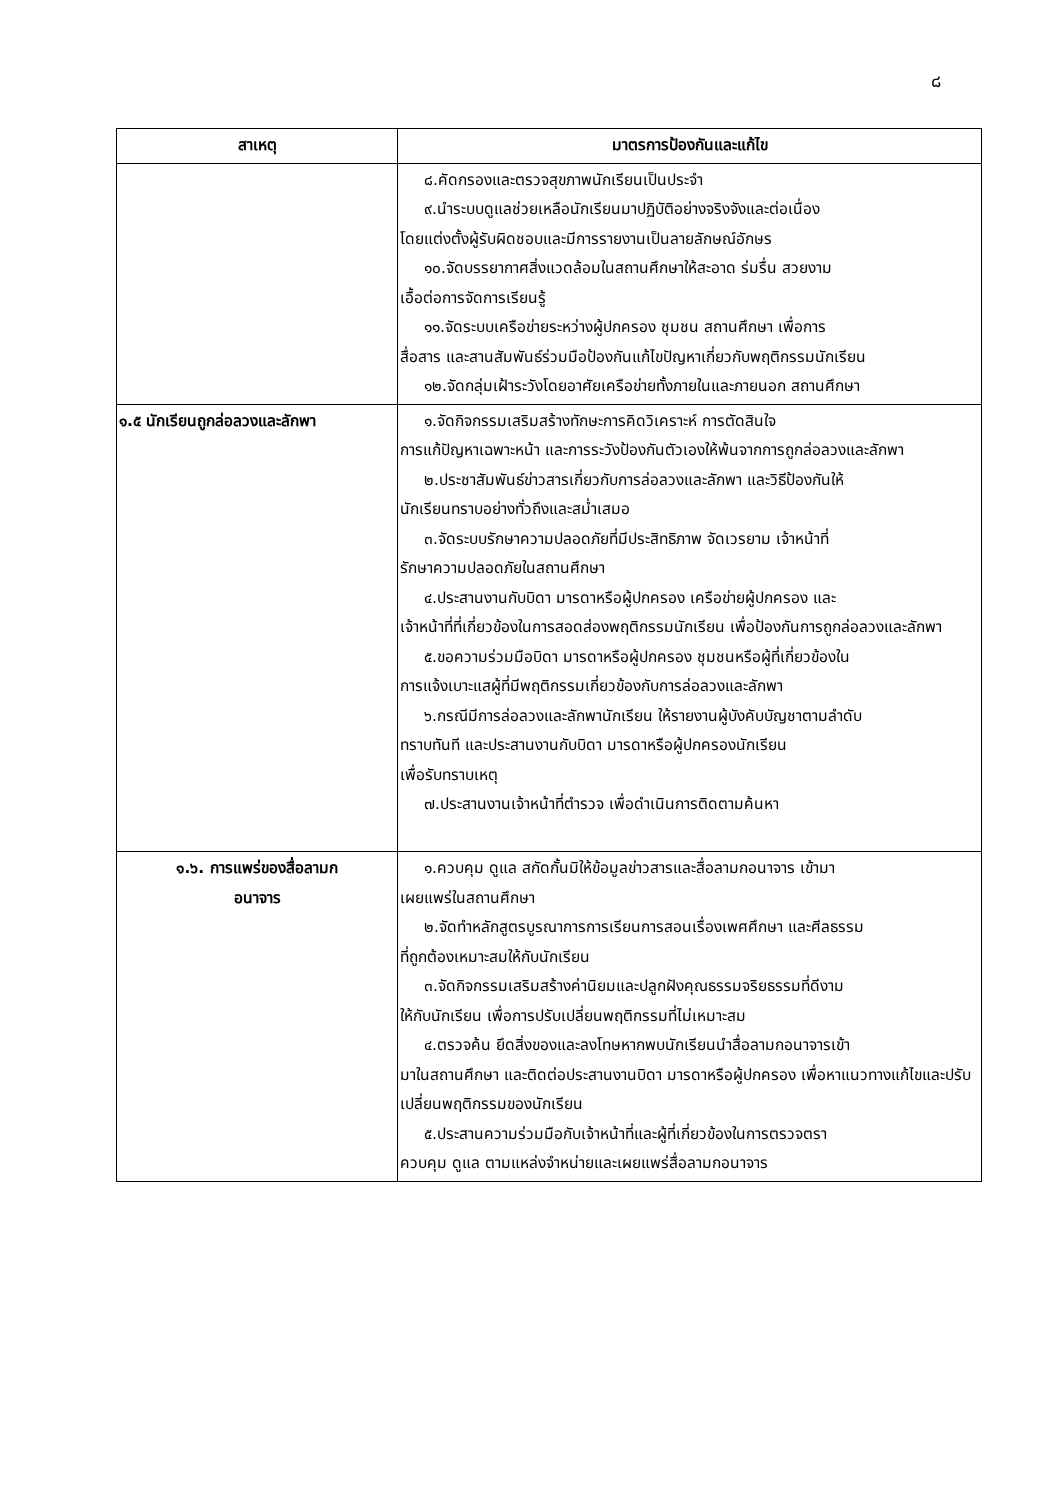๘
| สาเหตุ | มาตรการป้องกันและแก้ไข |
| --- | --- |
| | ๘.คัดกรองและตรวจสุขภาพนักเรียนเป็นประจำ ๙.นำระบบดูแลช่วยเหลือนักเรียนมาปฏิบัติอย่างจริงจังและต่อเนื่อง โดยแต่งตั้งผู้รับผิดชอบและมีการรายงานเป็นลายลักษณ์อักษร ๑๐.จัดบรรยากาศสิ่งแวดล้อมในสถานศึกษาให้สะอาด ร่มรื่น สวยงาม เอื้อต่อการจัดการเรียนรู้ ๑๑.จัดระบบเครือข่ายระหว่างผู้ปกครอง ชุมชน สถานศึกษา เพื่อการ สื่อสาร และสานสัมพันธ์ร่วมมือป้องกันแก้ไขปัญหาเกี่ยวกับพฤติกรรมนักเรียน ๑๒.จัดกลุ่มเฝ้าระวังโดยอาศัยเครือข่ายทั้งภายในและภายนอก สถานศึกษา |
| ๑.๕ นักเรียนถูกล่อลวงและลักพา | ๑.จัดกิจกรรมเสริมสร้างทักษะการคิดวิเคราะห์ การตัดสินใจ การแก้ปัญหาเฉพาะหน้า และการระวังป้องกันตัวเองให้พ้นจากการถูกล่อลวงและลักพา ๒.ประชาสัมพันธ์ข่าวสารเกี่ยวกับการล่อลวงและลักพา และวิธีป้องกันให้ นักเรียนทราบอย่างทั่วถึงและสม่ำเสมอ ๓.จัดระบบรักษาความปลอดภัยที่มีประสิทธิภาพ จัดเวรยาม เจ้าหน้าที่ รักษาความปลอดภัยในสถานศึกษา ๔.ประสานงานกับบิดา มารดาหรือผู้ปกครอง เครือข่ายผู้ปกครอง และ เจ้าหน้าที่ที่เกี่ยวข้องในการสอดส่องพฤติกรรมนักเรียน เพื่อป้องกันการถูกล่อลวงและลักพา ๕.ขอความร่วมมือบิดา มารดาหรือผู้ปกครอง ชุมชนหรือผู้ที่เกี่ยวข้องใน การแจ้งเบาะแสผู้ที่มีพฤติกรรมเกี่ยวข้องกับการล่อลวงและลักพา ๖.กรณีมีการล่อลวงและลักพานักเรียน ให้รายงานผู้บังคับบัญชาตามลำดับ ทราบทันที และประสานงานกับบิดา มารดาหรือผู้ปกครองนักเรียน เพื่อรับทราบเหตุ ๗.ประสานงานเจ้าหน้าที่ตำรวจ เพื่อดำเนินการติดตามค้นหา |
| ๑.๖. การแพร่ของสื่อลามก อนาจาร | ๑.ควบคุม ดูแล สกัดกั้นมิให้ข้อมูลข่าวสารและสื่อลามกอนาจาร เข้ามา เผยแพร่ในสถานศึกษา ๒.จัดทำหลักสูตรบูรณาการการเรียนการสอนเรื่องเพศศึกษา และศีลธรรม ที่ถูกต้องเหมาะสมให้กับนักเรียน ๓.จัดกิจกรรมเสริมสร้างค่านิยมและปลูกฝังคุณธรรมจริยธรรมที่ดีงาม ให้กับนักเรียน เพื่อการปรับเปลี่ยนพฤติกรรมที่ไม่เหมาะสม ๔.ตรวจค้น ยึดสิ่งของและลงโทษหากพบนักเรียนนำสื่อลามกอนาจารเข้า มาในสถานศึกษา และติดต่อประสานงานบิดา มารดาหรือผู้ปกครอง เพื่อหาแนวทางแก้ไขและปรับเปลี่ยนพฤติกรรมของนักเรียน ๕.ประสานความร่วมมือกับเจ้าหน้าที่และผู้ที่เกี่ยวข้องในการตรวจตรา ควบคุม ดูแล ตามแหล่งจำหน่ายและเผยแพร่สื่อลามกอนาจาร |